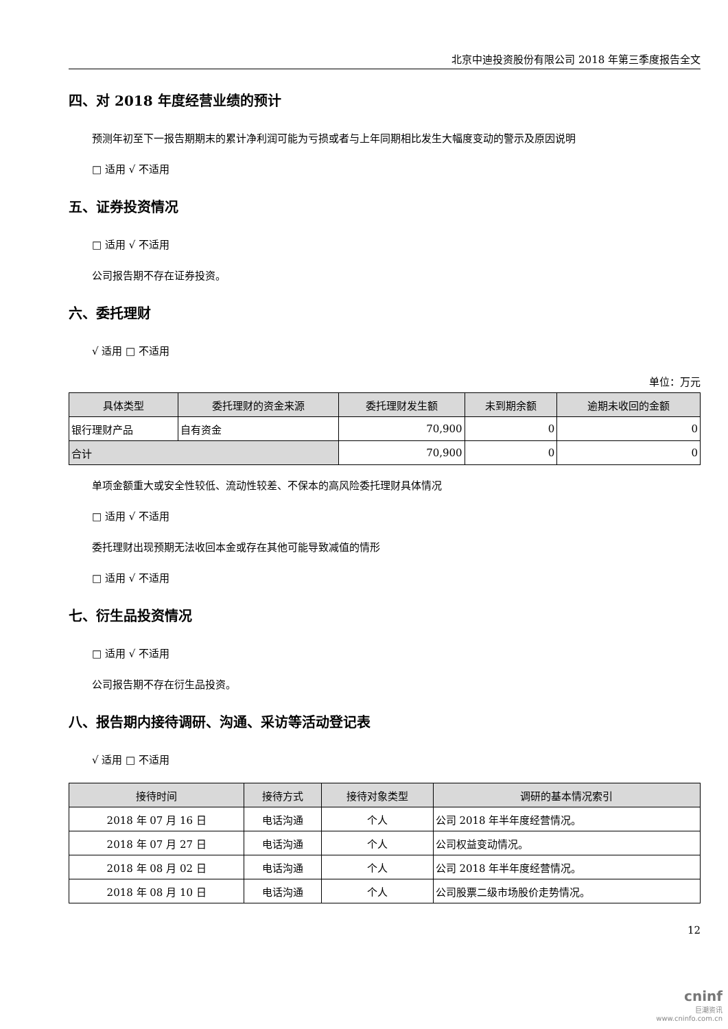北京中迪投资股份有限公司 2018 年第三季度报告全文
四、对 2018 年度经营业绩的预计
预测年初至下一报告期期末的累计净利润可能为亏损或者与上年同期相比发生大幅度变动的警示及原因说明
□ 适用 √ 不适用
五、证券投资情况
□ 适用 √ 不适用
公司报告期不存在证券投资。
六、委托理财
√ 适用 □ 不适用
单位：万元
| 具体类型 | 委托理财的资金来源 | 委托理财发生额 | 未到期余额 | 逾期未收回的金额 |
| --- | --- | --- | --- | --- |
| 银行理财产品 | 自有资金 | 70,900 | 0 | 0 |
| 合计 | | 70,900 | 0 | 0 |
单项金额重大或安全性较低、流动性较差、不保本的高风险委托理财具体情况
□ 适用 √ 不适用
委托理财出现预期无法收回本金或存在其他可能导致减值的情形
□ 适用 √ 不适用
七、衍生品投资情况
□ 适用 √ 不适用
公司报告期不存在衍生品投资。
八、报告期内接待调研、沟通、采访等活动登记表
√ 适用 □ 不适用
| 接待时间 | 接待方式 | 接待对象类型 | 调研的基本情况索引 |
| --- | --- | --- | --- |
| 2018 年 07 月 16 日 | 电话沟通 | 个人 | 公司 2018 年半年度经营情况。 |
| 2018 年 07 月 27 日 | 电话沟通 | 个人 | 公司权益变动情况。 |
| 2018 年 08 月 02 日 | 电话沟通 | 个人 | 公司 2018 年半年度经营情况。 |
| 2018 年 08 月 10 日 | 电话沟通 | 个人 | 公司股票二级市场股价走势情况。 |
12
cninf
巨潮资讯
www.cninfo.com.cn